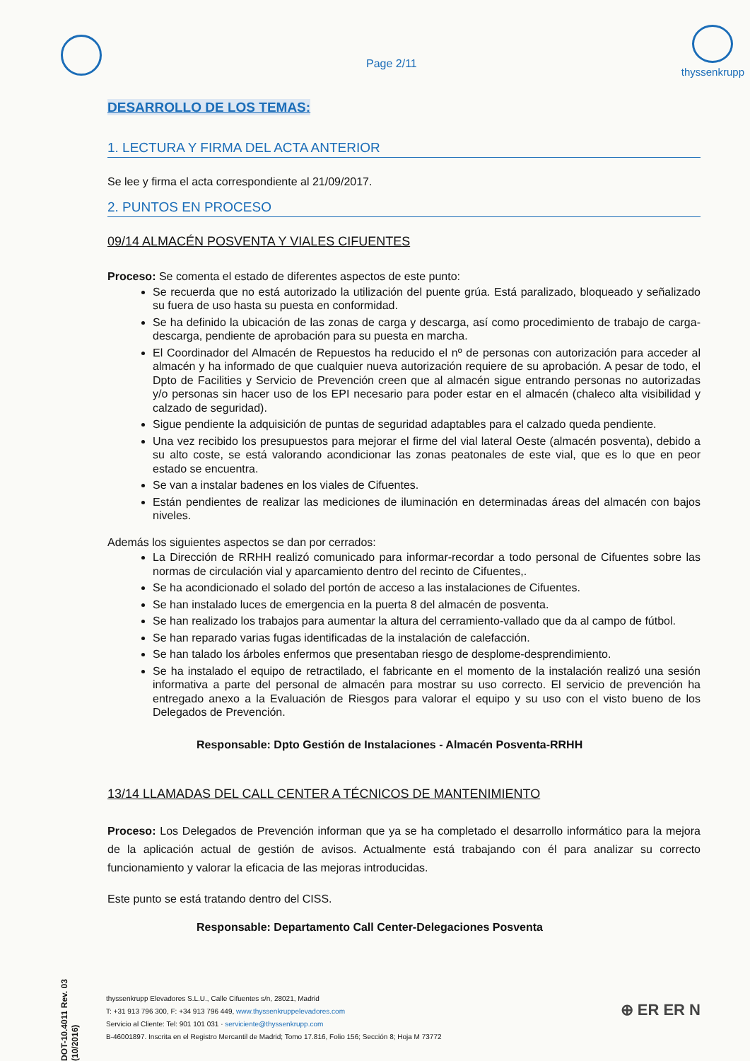Page 2/11
thyssenkrupp
DESARROLLO DE LOS TEMAS:
1. LECTURA Y FIRMA DEL ACTA ANTERIOR
Se lee y firma el acta correspondiente al 21/09/2017.
2. PUNTOS EN PROCESO
09/14 ALMACÉN POSVENTA Y VIALES CIFUENTES
Proceso: Se comenta el estado de diferentes aspectos de este punto:
Se recuerda que no está autorizado la utilización del puente grúa. Está paralizado, bloqueado y señalizado su fuera de uso hasta su puesta en conformidad.
Se ha definido la ubicación de las zonas de carga y descarga, así como procedimiento de trabajo de carga-descarga, pendiente de aprobación para su puesta en marcha.
El Coordinador del Almacén de Repuestos ha reducido el nº de personas con autorización para acceder al almacén y ha informado de que cualquier nueva autorización requiere de su aprobación. A pesar de todo, el Dpto de Facilities y Servicio de Prevención creen que al almacén sigue entrando personas no autorizadas y/o personas sin hacer uso de los EPI necesario para poder estar en el almacén (chaleco alta visibilidad y calzado de seguridad).
Sigue pendiente la adquisición de puntas de seguridad adaptables para el calzado queda pendiente.
Una vez recibido los presupuestos para mejorar el firme del vial lateral Oeste (almacén posventa), debido a su alto coste, se está valorando acondicionar las zonas peatonales de este vial, que es lo que en peor estado se encuentra.
Se van a instalar badenes en los viales de Cifuentes.
Están pendientes de realizar las mediciones de iluminación en determinadas áreas del almacén con bajos niveles.
Además los siguientes aspectos se dan por cerrados:
La Dirección de RRHH realizó comunicado para informar-recordar a todo personal de Cifuentes sobre las normas de circulación vial y aparcamiento dentro del recinto de Cifuentes,.
Se ha acondicionado el solado del portón de acceso a las instalaciones de Cifuentes.
Se han instalado luces de emergencia en la puerta 8 del almacén de posventa.
Se han realizado los trabajos para aumentar la altura del cerramiento-vallado que da al campo de fútbol.
Se han reparado varias fugas identificadas de la instalación de calefacción.
Se han talado los árboles enfermos que presentaban riesgo de desplome-desprendimiento.
Se ha instalado el equipo de retractilado, el fabricante en el momento de la instalación realizó una sesión informativa a parte del personal de almacén para mostrar su uso correcto. El servicio de prevención ha entregado anexo a la Evaluación de Riesgos para valorar el equipo y su uso con el visto bueno de los Delegados de Prevención.
Responsable: Dpto Gestión de Instalaciones - Almacén Posventa-RRHH
13/14 LLAMADAS DEL CALL CENTER A TÉCNICOS DE MANTENIMIENTO
Proceso: Los Delegados de Prevención informan que ya se ha completado el desarrollo informático para la mejora de la aplicación actual de gestión de avisos. Actualmente está trabajando con él para analizar su correcto funcionamiento y valorar la eficacia de las mejoras introducidas.
Este punto se está tratando dentro del CISS.
Responsable: Departamento Call Center-Delegaciones Posventa
DOT-10.4011 Rev. 03 (10/2016)
thyssenkrupp Elevadores S.L.U., Calle Cifuentes s/n, 28021, Madrid
T: +31 913 796 300, F: +34 913 796 449, www.thyssenkruppelevadores.com
Servicio al Cliente: Tel: 901 101 031 · serviciente@thyssenkrupp.com
B-46001897. Inscrita en el Registro Mercantil de Madrid; Tomo 17.816, Folio 156; Sección 8; Hoja M 73772
⊕ ER ER N